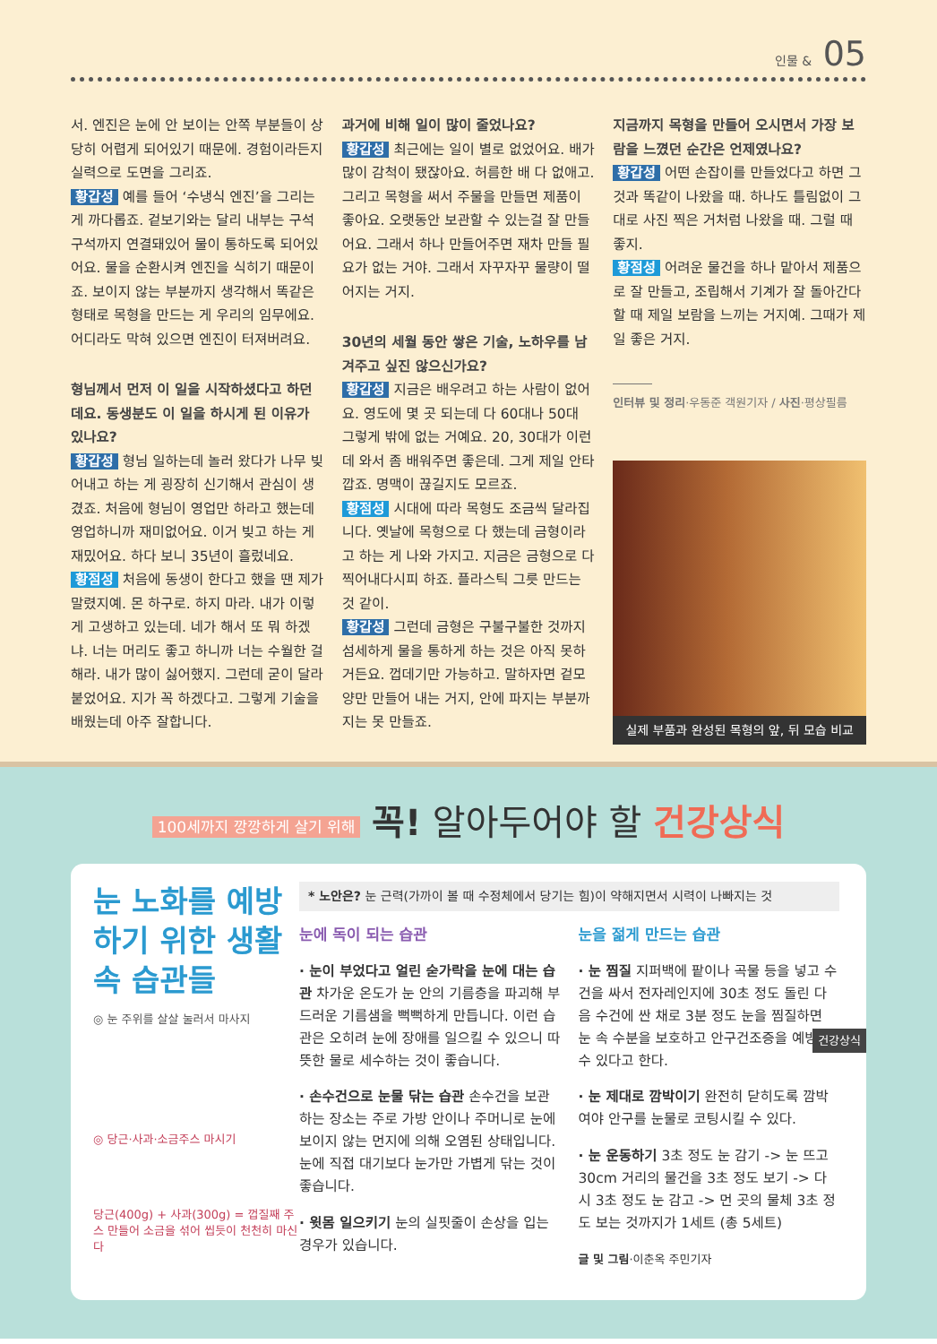인물 & 05
서. 엔진은 눈에 안 보이는 안쪽 부분들이 상당히 어렵게 되어있기 때문에. 경험이라든지 실력으로 도면을 그리죠.
황갑성 예를 들어 ‘수냉식 엔진’을 그리는 게 까다롭죠. 겉보기와는 달리 내부는 구석구석까지 연결돼있어 물이 통하도록 되어있어요. 물을 순환시켜 엔진을 식히기 때문이죠. 보이지 않는 부분까지 생각해서 똑같은 형태로 목형을 만드는 게 우리의 임무에요. 어디라도 막혀 있으면 엔진이 터져버려요.
형님께서 먼저 이 일을 시작하셨다고 하던데요. 동생분도 이 일을 하시게 된 이유가 있나요?
황갑성 형님 일하는데 놀러 왔다가 나무 빚어내고 하는 게 굉장히 신기해서 관심이 생겼죠. 처음에 형님이 영업만 하라고 했는데 영업하니까 재미없어요. 이거 빚고 하는 게 재밌어요. 하다 보니 35년이 흘렀네요.
황점성 처음에 동생이 한다고 했을 땐 제가 말렸지예. 몬 하구로. 하지 마라. 내가 이렇게 고생하고 있는데. 네가 해서 또 뭐 하겠냐. 너는 머리도 좋고 하니까 너는 수월한 걸 해라. 내가 많이 싫어했지. 그런데 굳이 달라붙었어요. 지가 꼭 하겠다고. 그렇게 기술을 배웠는데 아주 잘합니다.
과거에 비해 일이 많이 줄었나요?
황갑성 최근에는 일이 별로 없었어요. 배가 많이 감척이 됐잖아요. 허름한 배 다 없애고. 그리고 목형을 써서 주물을 만들면 제품이 좋아요. 오랫동안 보관할 수 있는걸 잘 만들어요. 그래서 하나 만들어주면 재차 만들 필요가 없는 거야. 그래서 자꾸자꾸 물량이 떨어지는 거지.
30년의 세월 동안 쌓은 기술, 노하우를 남겨주고 싶진 않으신가요?
황갑성 지금은 배우려고 하는 사람이 없어요. 영도에 몇 곳 되는데 다 60대나 50대 그렇게 밖에 없는 거예요. 20, 30대가 이런 데 와서 좀 배워주면 좋은데. 그게 제일 안타깝죠. 명맥이 끊길지도 모르죠.
황점성 시대에 따라 목형도 조금씩 달라집니다. 옛날에 목형으로 다 했는데 금형이라고 하는 게 나와 가지고. 지금은 금형으로 다 찍어내다시피 하죠. 플라스틱 그릇 만드는 것 같이.
황갑성 그런데 금형은 구불구불한 것까지 섬세하게 물을 통하게 하는 것은 아직 못하거든요. 껍데기만 가능하고. 말하자면 겉모양만 만들어 내는 거지, 안에 파지는 부분까지는 못 만들죠.
지금까지 목형을 만들어 오시면서 가장 보람을 느꼈던 순간은 언제였나요?
황갑성 어떤 손잡이를 만들었다고 하면 그것과 똑같이 나왔을 때. 하나도 틀림없이 그대로 사진 찍은 거처럼 나왔을 때. 그럴 때 좋지.
황점성 어려운 물건을 하나 맡아서 제품으로 잘 만들고, 조립해서 기계가 잘 돌아간다 할 때 제일 보람을 느끼는 거지예. 그때가 제일 좋은 거지.
인터뷰 및 정리·우동준 객원기자 / 사진·평상필름
실제 부품과 완성된 목형의 앞, 뒤 모습 비교
100세까지 깡깡하게 살기 위해 꼭! 알아두어야 할 건강상식
눈 노화를 예방하기 위한 생활 속 습관들
◎ 눈 주위를 살살 눌러서 마사지
◎ 당근·사과·소금주스 마시기
당근(400g) + 사과(300g) = 껍질째 주스 만들어 소금을 섞어 씹듯이 천천히 마신다
* 노안은? 눈 근력(가까이 볼 때 수정체에서 당기는 힘)이 약해지면서 시력이 나빠지는 것
눈에 독이 되는 습관
· 눈이 부었다고 얼린 숟가락을 눈에 대는 습관 차가운 온도가 눈 안의 기름층을 파괴해 부드러운 기름샘을 뻑뻑하게 만듭니다. 이런 습관은 오히려 눈에 장애를 일으킬 수 있으니 따뜻한 물로 세수하는 것이 좋습니다.
· 손수건으로 눈물 닦는 습관 손수건을 보관하는 장소는 주로 가방 안이나 주머니로 눈에 보이지 않는 먼지에 의해 오염된 상태입니다. 눈에 직접 대기보다 눈가만 가볍게 닦는 것이 좋습니다.
· 윗몸 일으키기 눈의 실핏줄이 손상을 입는 경우가 있습니다.
눈을 젊게 만드는 습관
· 눈 찜질 지퍼백에 팥이나 곡물 등을 넣고 수건을 싸서 전자레인지에 30초 정도 돌린 다음 수건에 싼 채로 3분 정도 눈을 찜질하면 눈 속 수분을 보호하고 안구건조증을 예방할 수 있다고 한다.
· 눈 제대로 깜박이기 완전히 닫히도록 깜박여야 안구를 눈물로 코팅시킬 수 있다.
· 눈 운동하기 3초 정도 눈 감기 -> 눈 뜨고 30cm 거리의 물건을 3초 정도 보기 -> 다시 3초 정도 눈 감고 -> 먼 곳의 물체 3초 정도 보는 것까지가 1세트 (총 5세트)
글 및 그림·이춘옥 주민기자
건강상식